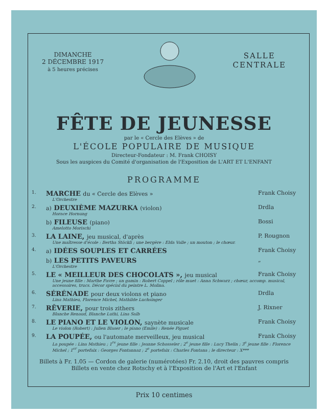DIMANCHE
2 DÉCEMBRE 1917
à 5 heures précises
SALLE
CENTRALE
FÊTE DE JEUNESSE
par le « Cercle des Elèves » de
L'ÉCOLE POPULAIRE DE MUSIQUE
Directeur-Fondateur : M. Frank CHOISY
Sous les auspices du Comité d'organisation de l'Exposition de L'ART ET L'ENFANT
PROGRAMME
1.
MARCHE du « Cercle des Elèves »
Frank Choisy
L'Orchestre
2.
a) DEUXIÈME MAZURKA (violon) Drdla
Horace Hornung
b) FILEUSE (piano) Bossi
Amelotto Morischi
3.
LA LAINE, jeu musical, d'après P. Rougnon
Une maîtresse d'école : Bertha Stöckli ; une bergère : Elda Valle ; un mouton ; le chœur.
4.
a) IDÉES SOUPLES ET CARRÉES
Frank Choisy
b) LES PETITS PAVEURS
„
L'Orchestre
5.
LE « MEILLEUR DES CHOCOLATS », jeu musical
Frank Choisy
Une jeune fille : Marthe Favre ; un gamin : Robert Coppel ; rôle muet : Anna Schwarz ; chœur, accomp. musical, accessoires, trucs. Décor spécial du peintre L. Molina.
6.
SÉRÉNADE pour deux violons et piano
Drdla
Lina Mathieu, Florence Michel, Mathilde Luchsinger
7.
RÊVERIE, pour trois zithers J. Rixner
Blanche Renaud, Blanche Luthi, Lina Salb
8.
LE PIANO ET LE VIOLON, saynète musicale
Frank Choisy
Le violon (Robert) : Julien Blaser ; le piano (Emile) : Renée Piguet
9.
LA POUPÉE, ou l'automate merveilleux, jeu musical
Frank Choisy
La poupée : Lina Mathieu ; 1<sup>re</sup> jeune fille : Jeanne Schosseler ; 2<sup>e</sup> jeune fille : Lucy Thelin ; 3<sup>e</sup> jeune fille : Florence Michel ; 1<sup>er</sup> portefaix : Georges Fontannaz ; 2<sup>e</sup> portefaix : Charles Fontana ; le directeur : X***
Billets à Fr. 1.05 — Cordon de galerie (numérotées) Fr. 2.10, droit des pauvres compris
Billets en vente chez Rotschy et à l'Exposition de l'Art et l'Enfant
Prix 10 centimes